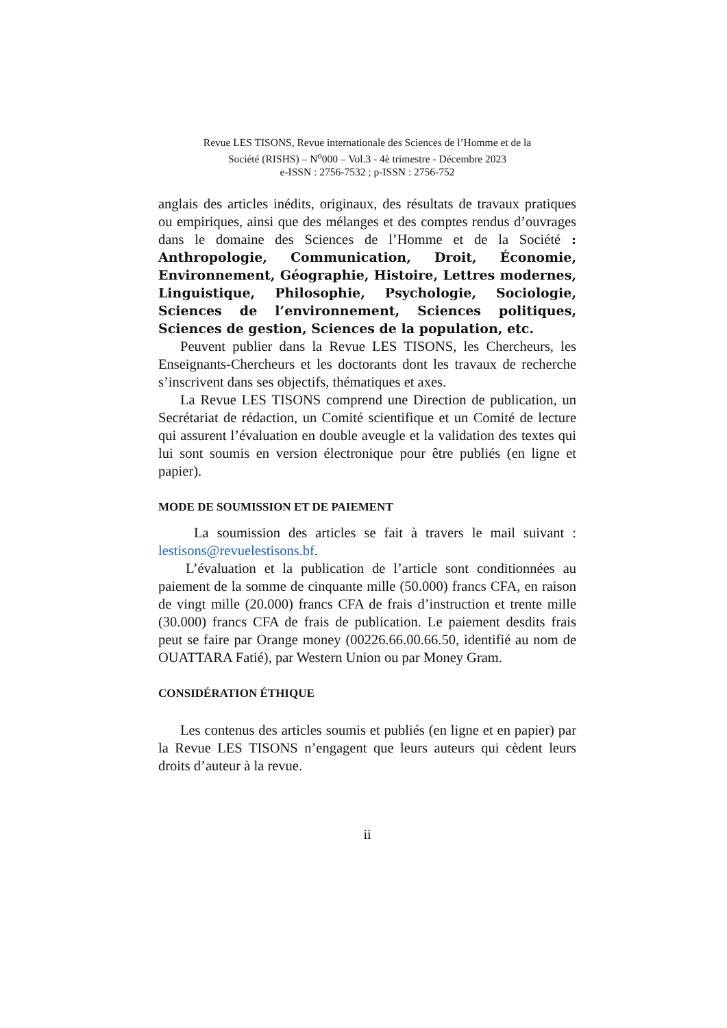Revue LES TISONS, Revue internationale des Sciences de l’Homme et de la
Société (RISHS) – N<sup>o</sup>000 – Vol.3 - 4è trimestre - Décembre 2023
e-ISSN : 2756-7532 ; p-ISSN : 2756-752
anglais des articles inédits, originaux, des résultats de travaux pratiques ou empiriques, ainsi que des mélanges et des comptes rendus d’ouvrages dans le domaine des Sciences de l’Homme et de la Société : Anthropologie, Communication, Droit, Économie, Environnement, Géographie, Histoire, Lettres modernes, Linguistique, Philosophie, Psychologie, Sociologie, Sciences de l’environnement, Sciences politiques, Sciences de gestion, Sciences de la population, etc.
Peuvent publier dans la Revue LES TISONS, les Chercheurs, les Enseignants-Chercheurs et les doctorants dont les travaux de recherche s’inscrivent dans ses objectifs, thématiques et axes.
La Revue LES TISONS comprend une Direction de publication, un Secrétariat de rédaction, un Comité scientifique et un Comité de lecture qui assurent l’évaluation en double aveugle et la validation des textes qui lui sont soumis en version électronique pour être publiés (en ligne et papier).
MODE DE SOUMISSION ET DE PAIEMENT
La soumission des articles se fait à travers le mail suivant : lestisons@revuelestisons.bf.
L’évaluation et la publication de l’article sont conditionnées au paiement de la somme de cinquante mille (50.000) francs CFA, en raison de vingt mille (20.000) francs CFA de frais d’instruction et trente mille (30.000) francs CFA de frais de publication. Le paiement desdits frais peut se faire par Orange money (00226.66.00.66.50, identifié au nom de OUATTARA Fatié), par Western Union ou par Money Gram.
CONSIDÉRATION ÉTHIQUE
Les contenus des articles soumis et publiés (en ligne et en papier) par la Revue LES TISONS n’engagent que leurs auteurs qui cèdent leurs droits d’auteur à la revue.
ii